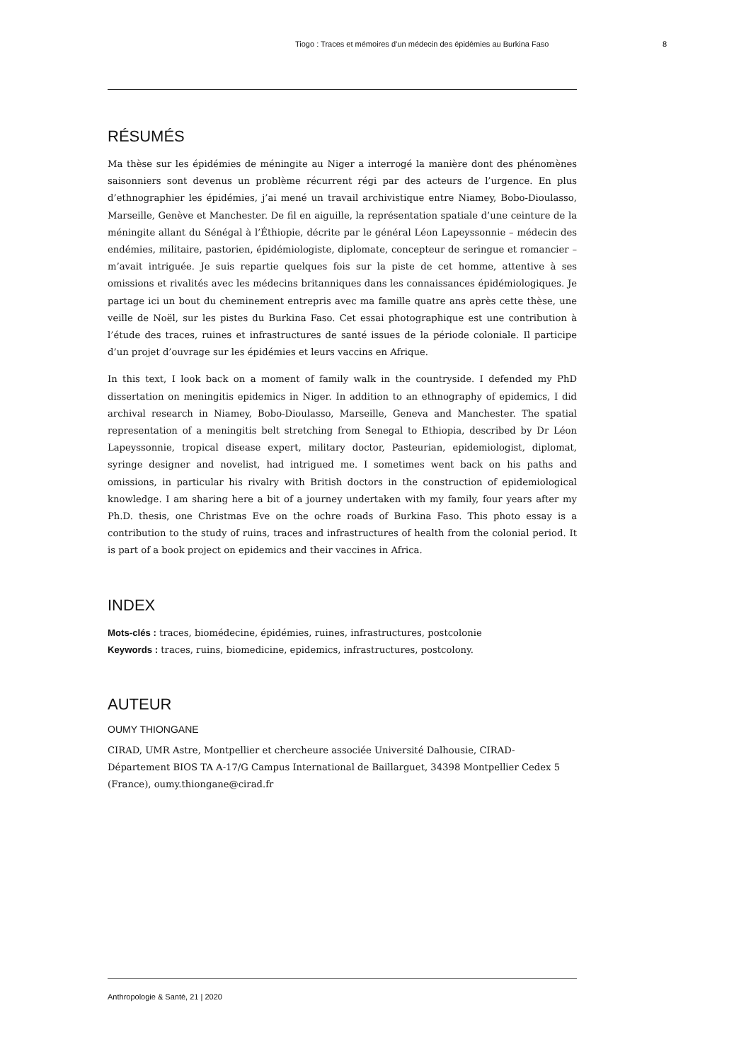Tiogo : Traces et mémoires d’un médecin des épidémies au Burkina Faso 8
RÉSUMÉS
Ma thèse sur les épidémies de méningite au Niger a interrogé la manière dont des phénomènes saisonniers sont devenus un problème récurrent régi par des acteurs de l’urgence. En plus d’ethnographier les épidémies, j’ai mené un travail archivistique entre Niamey, Bobo-Dioulasso, Marseille, Genève et Manchester. De fil en aiguille, la représentation spatiale d’une ceinture de la méningite allant du Sénégal à l’Éthiopie, décrite par le général Léon Lapeyssonnie – médecin des endémies, militaire, pastorien, épidémiologiste, diplomate, concepteur de seringue et romancier – m’avait intriguée. Je suis repartie quelques fois sur la piste de cet homme, attentive à ses omissions et rivalités avec les médecins britanniques dans les connaissances épidémiologiques. Je partage ici un bout du cheminement entrepris avec ma famille quatre ans après cette thèse, une veille de Noël, sur les pistes du Burkina Faso. Cet essai photographique est une contribution à l’étude des traces, ruines et infrastructures de santé issues de la période coloniale. Il participe d’un projet d’ouvrage sur les épidémies et leurs vaccins en Afrique.
In this text, I look back on a moment of family walk in the countryside. I defended my PhD dissertation on meningitis epidemics in Niger. In addition to an ethnography of epidemics, I did archival research in Niamey, Bobo-Dioulasso, Marseille, Geneva and Manchester. The spatial representation of a meningitis belt stretching from Senegal to Ethiopia, described by Dr Léon Lapeyssonnie, tropical disease expert, military doctor, Pasteurian, epidemiologist, diplomat, syringe designer and novelist, had intrigued me. I sometimes went back on his paths and omissions, in particular his rivalry with British doctors in the construction of epidemiological knowledge. I am sharing here a bit of a journey undertaken with my family, four years after my Ph.D. thesis, one Christmas Eve on the ochre roads of Burkina Faso. This photo essay is a contribution to the study of ruins, traces and infrastructures of health from the colonial period. It is part of a book project on epidemics and their vaccines in Africa.
INDEX
Mots-clés : traces, biomédecine, épidémies, ruines, infrastructures, postcolonie
Keywords : traces, ruins, biomedicine, epidemics, infrastructures, postcolony.
AUTEUR
OUMY THIONGANE
CIRAD, UMR Astre, Montpellier et chercheure associée Université Dalhousie, CIRAD-
Département BIOS TA A-17/G Campus International de Baillarguet, 34398 Montpellier Cedex 5
(France), oumy.thiongane@cirad.fr
Anthropologie & Santé, 21 | 2020